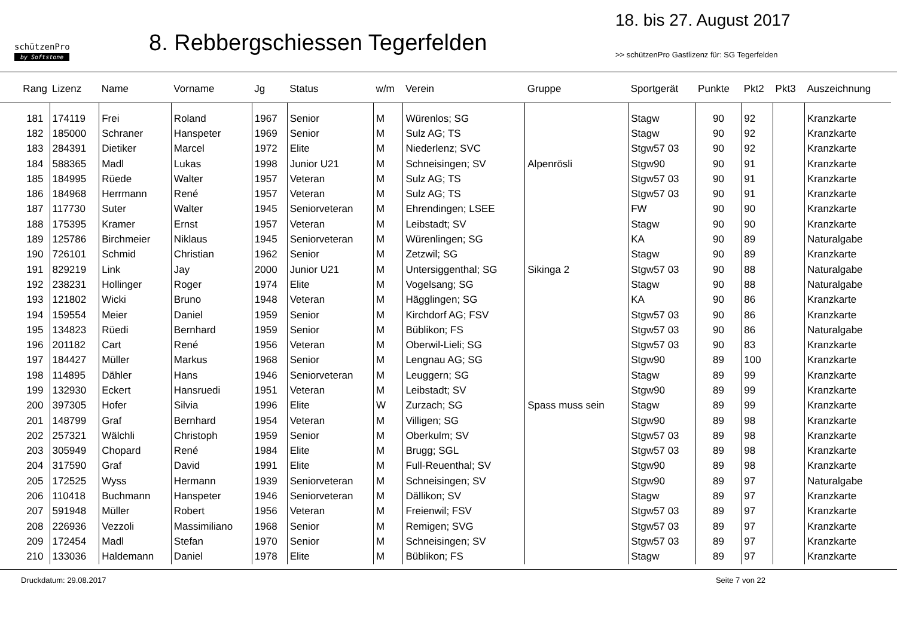schützenPro
by Softstone
8. Rebbergschiessen Tegerfelden
18. bis 27. August 2017
>> schützenPro Gastlizenz für: SG Tegerfelden
| Rang | Lizenz | Name | Vorname | Jg | Status | w/m | Verein | Gruppe | Sportgerät | Punkte | Pkt2 | Pkt3 | Auszeichnung |
| --- | --- | --- | --- | --- | --- | --- | --- | --- | --- | --- | --- | --- | --- |
| 181 | 174119 | Frei | Roland | 1967 | Senior | M | Würenlos; SG | | Stagw | 90 | 92 | | Kranzkarte |
| 182 | 185000 | Schraner | Hanspeter | 1969 | Senior | M | Sulz AG; TS | | Stagw | 90 | 92 | | Kranzkarte |
| 183 | 284391 | Dietiker | Marcel | 1972 | Elite | M | Niederlenz; SVC | | Stgw57 03 | 90 | 92 | | Kranzkarte |
| 184 | 588365 | Madl | Lukas | 1998 | Junior U21 | M | Schneisingen; SV | Alpenrösli | Stgw90 | 90 | 91 | | Kranzkarte |
| 185 | 184995 | Rüede | Walter | 1957 | Veteran | M | Sulz AG; TS | | Stgw57 03 | 90 | 91 | | Kranzkarte |
| 186 | 184968 | Herrmann | René | 1957 | Veteran | M | Sulz AG; TS | | Stgw57 03 | 90 | 91 | | Kranzkarte |
| 187 | 117730 | Suter | Walter | 1945 | Seniorveteran | M | Ehrendingen; LSEE | | FW | 90 | 90 | | Kranzkarte |
| 188 | 175395 | Kramer | Ernst | 1957 | Veteran | M | Leibstadt; SV | | Stagw | 90 | 90 | | Kranzkarte |
| 189 | 125786 | Birchmeier | Niklaus | 1945 | Seniorveteran | M | Würenlingen; SG | | KA | 90 | 89 | | Naturalgabe |
| 190 | 726101 | Schmid | Christian | 1962 | Senior | M | Zetzwil; SG | | Stagw | 90 | 89 | | Kranzkarte |
| 191 | 829219 | Link | Jay | 2000 | Junior U21 | M | Untersiggenthal; SG | Sikinga 2 | Stgw57 03 | 90 | 88 | | Naturalgabe |
| 192 | 238231 | Hollinger | Roger | 1974 | Elite | M | Vogelsang; SG | | Stagw | 90 | 88 | | Naturalgabe |
| 193 | 121802 | Wicki | Bruno | 1948 | Veteran | M | Hägglingen; SG | | KA | 90 | 86 | | Kranzkarte |
| 194 | 159554 | Meier | Daniel | 1959 | Senior | M | Kirchdorf AG; FSV | | Stgw57 03 | 90 | 86 | | Kranzkarte |
| 195 | 134823 | Rüedi | Bernhard | 1959 | Senior | M | Büblikon; FS | | Stgw57 03 | 90 | 86 | | Naturalgabe |
| 196 | 201182 | Cart | René | 1956 | Veteran | M | Oberwil-Lieli; SG | | Stgw57 03 | 90 | 83 | | Kranzkarte |
| 197 | 184427 | Müller | Markus | 1968 | Senior | M | Lengnau AG; SG | | Stgw90 | 89 | 100 | | Kranzkarte |
| 198 | 114895 | Dähler | Hans | 1946 | Seniorveteran | M | Leuggern; SG | | Stagw | 89 | 99 | | Kranzkarte |
| 199 | 132930 | Eckert | Hansruedi | 1951 | Veteran | M | Leibstadt; SV | | Stgw90 | 89 | 99 | | Kranzkarte |
| 200 | 397305 | Hofer | Silvia | 1996 | Elite | W | Zurzach; SG | Spass muss sein | Stagw | 89 | 99 | | Kranzkarte |
| 201 | 148799 | Graf | Bernhard | 1954 | Veteran | M | Villigen; SG | | Stgw90 | 89 | 98 | | Kranzkarte |
| 202 | 257321 | Wälchli | Christoph | 1959 | Senior | M | Oberkulm; SV | | Stgw57 03 | 89 | 98 | | Kranzkarte |
| 203 | 305949 | Chopard | René | 1984 | Elite | M | Brugg; SGL | | Stgw57 03 | 89 | 98 | | Kranzkarte |
| 204 | 317590 | Graf | David | 1991 | Elite | M | Full-Reuenthal; SV | | Stgw90 | 89 | 98 | | Kranzkarte |
| 205 | 172525 | Wyss | Hermann | 1939 | Seniorveteran | M | Schneisingen; SV | | Stgw90 | 89 | 97 | | Naturalgabe |
| 206 | 110418 | Buchmann | Hanspeter | 1946 | Seniorveteran | M | Dällikon; SV | | Stagw | 89 | 97 | | Kranzkarte |
| 207 | 591948 | Müller | Robert | 1956 | Veteran | M | Freienwil; FSV | | Stgw57 03 | 89 | 97 | | Kranzkarte |
| 208 | 226936 | Vezzoli | Massimiliano | 1968 | Senior | M | Remigen; SVG | | Stgw57 03 | 89 | 97 | | Kranzkarte |
| 209 | 172454 | Madl | Stefan | 1970 | Senior | M | Schneisingen; SV | | Stgw57 03 | 89 | 97 | | Kranzkarte |
| 210 | 133036 | Haldemann | Daniel | 1978 | Elite | M | Büblikon; FS | | Stagw | 89 | 97 | | Kranzkarte |
Druckdatum: 29.08.2017 Seite 7 von 22